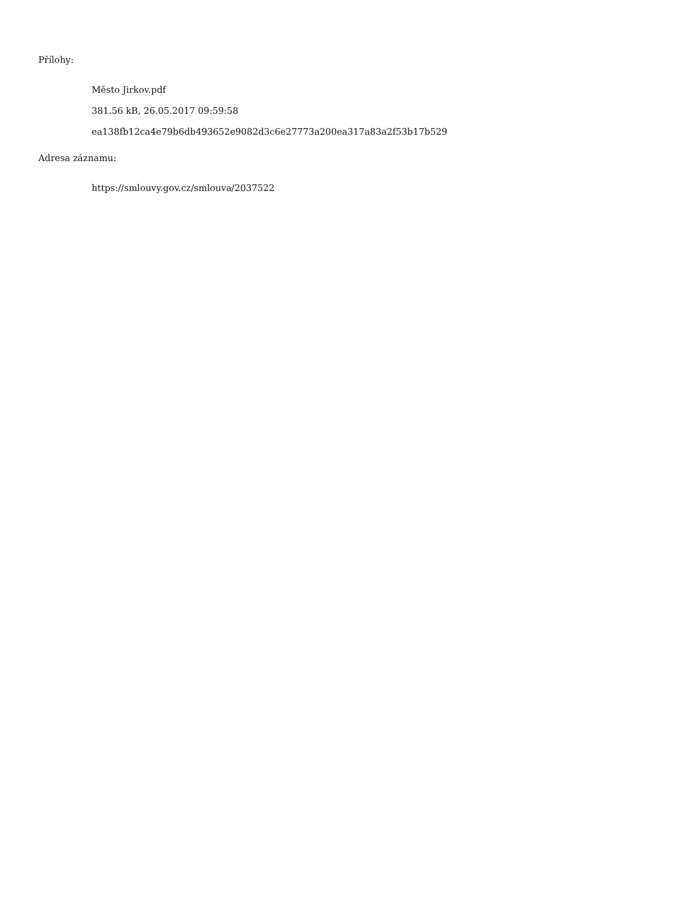Přílohy:
Město Jirkov.pdf
381.56 kB, 26.05.2017 09:59:58
ea138fb12ca4e79b6db493652e9082d3c6e27773a200ea317a83a2f53b17b529
Adresa záznamu:
https://smlouvy.gov.cz/smlouva/2037522